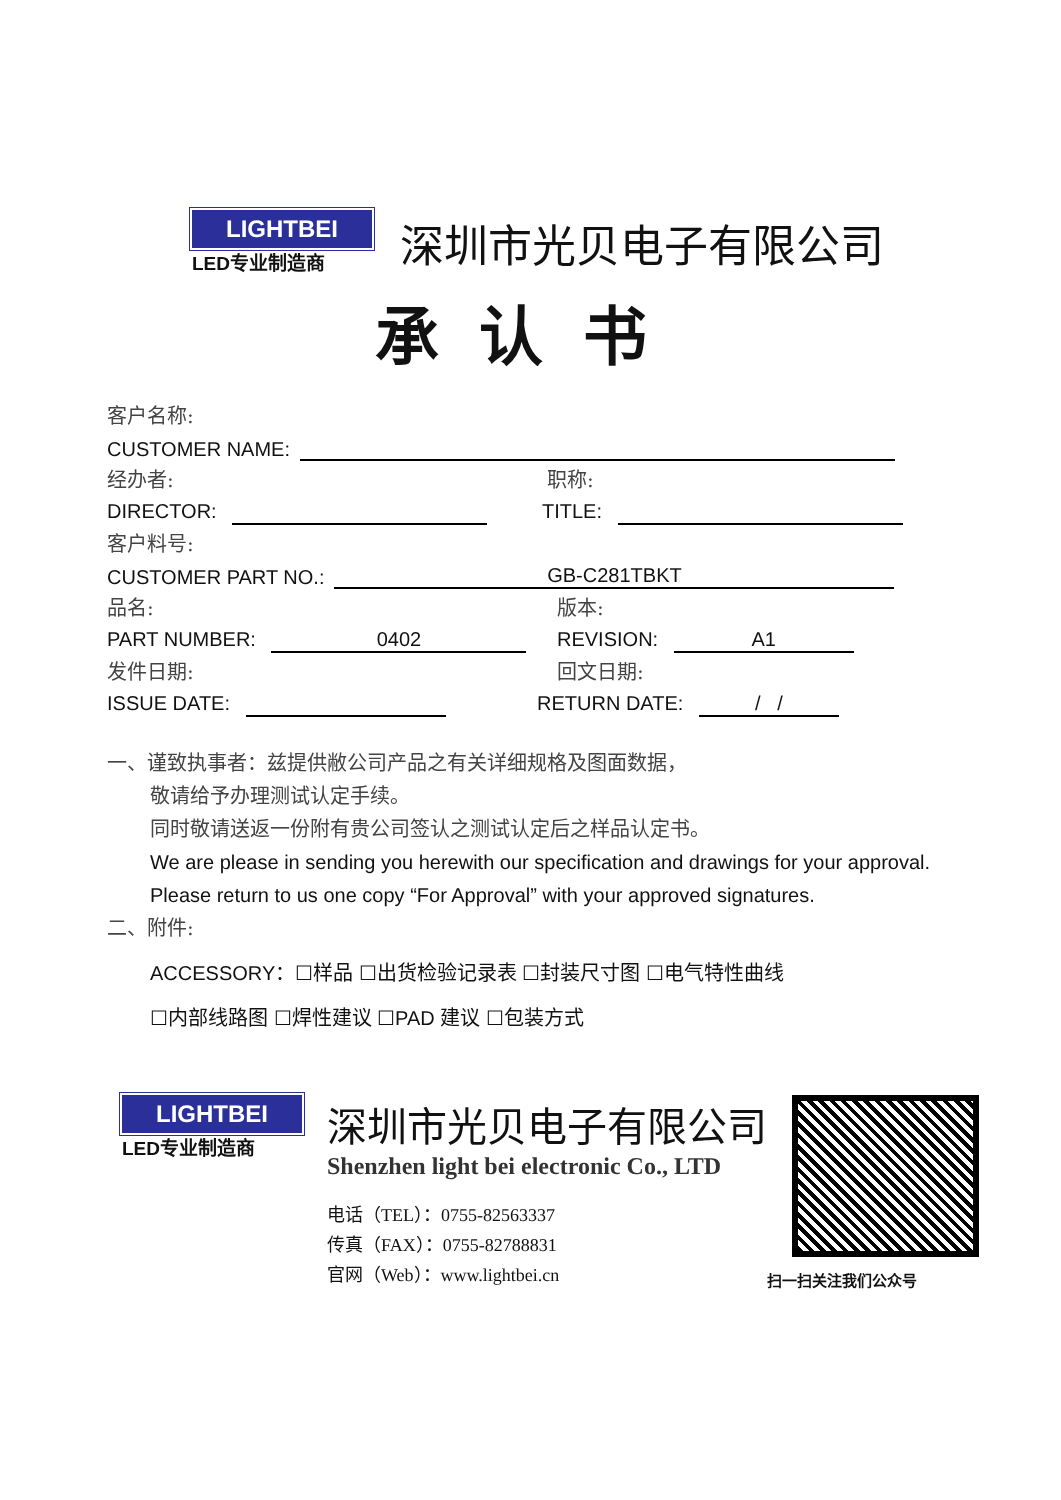LIGHTBEI
LED专业制造商
深圳市光贝电子有限公司
承认书
客户名称:
CUSTOMER NAME:
经办者: 职称:
DIRECTOR: TITLE:
客户料号:
CUSTOMER PART NO.: GB-C281TBKT
品名: 版本:
PART NUMBER: 0402 REVISION: A1
发件日期: 回文日期:
ISSUE DATE: RETURN DATE: / /
一、谨致执事者：兹提供敝公司产品之有关详细规格及图面数据，
敬请给予办理测试认定手续。
同时敬请送返一份附有贵公司签认之测试认定后之样品认定书。
We are please in sending you herewith our specification and drawings for your approval.
Please return to us one copy “For Approval” with your approved signatures.
二、附件:
ACCESSORY：☐样品 ☐出货检验记录表 ☐封装尺寸图 ☐电气特性曲线
☐内部线路图 ☐焊性建议 ☐PAD 建议 ☐包装方式
LIGHTBEI
LED专业制造商
深圳市光贝电子有限公司
Shenzhen light bei electronic Co., LTD
电话（TEL）：0755-82563337
传真（FAX）：0755-82788831
官网（Web）：www.lightbei.cn
扫一扫关注我们公众号